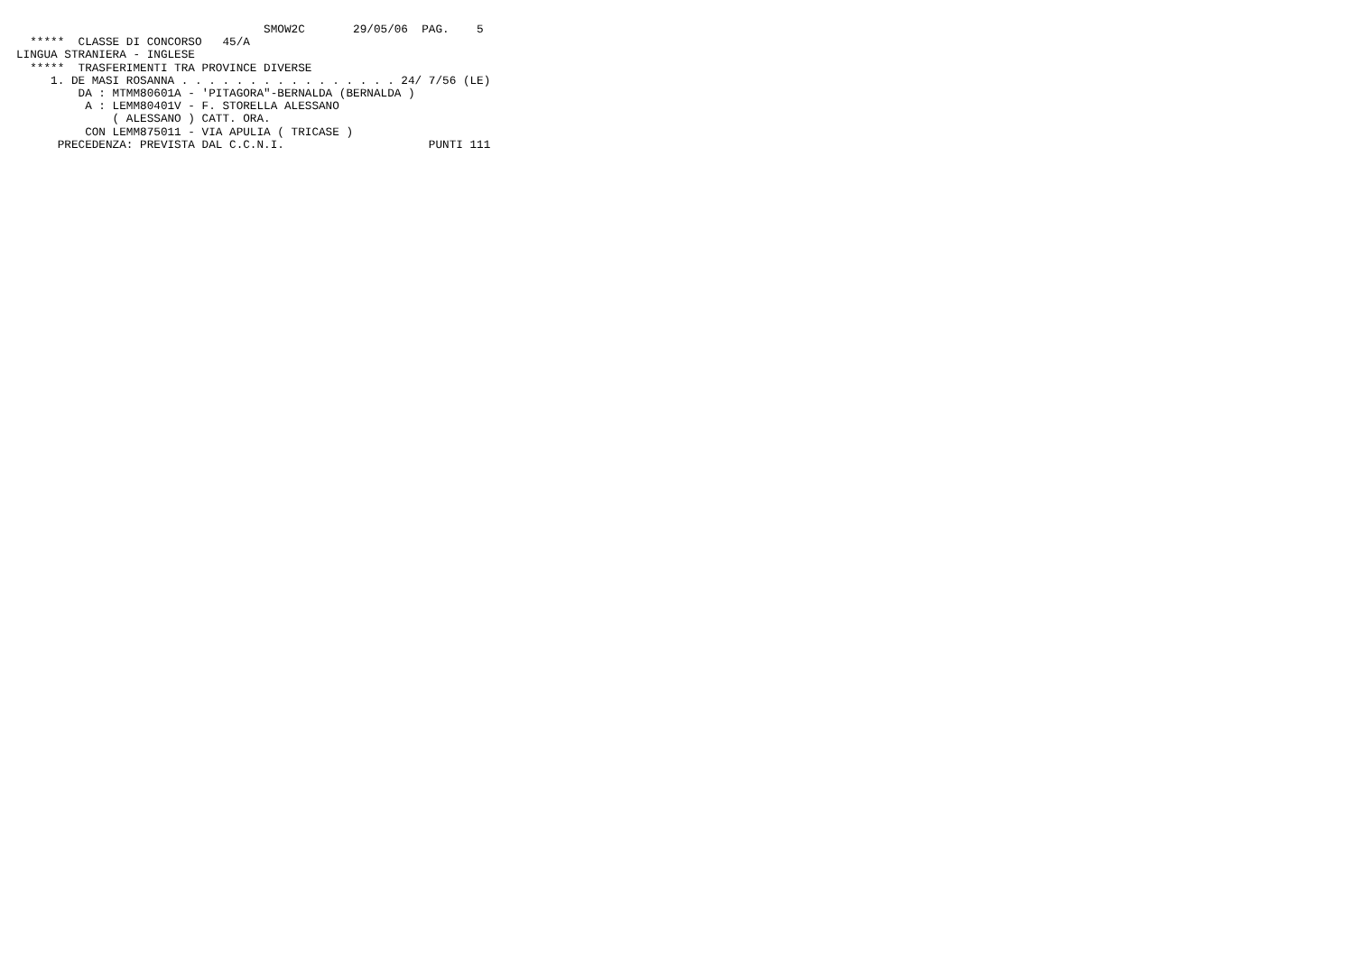SMOW2C       29/05/06  PAG.    5
  *****  CLASSE DI CONCORSO   45/A
LINGUA STRANIERA - INGLESE
  *****  TRASFERIMENTI TRA PROVINCE DIVERSE
     1. DE MASI ROSANNA . . . . . . . . . . . . . . . . 24/ 7/56 (LE)
         DA : MTMM80601A - 'PITAGORA"-BERNALDA (BERNALDA )
          A : LEMM80401V - F. STORELLA ALESSANO
              ( ALESSANO ) CATT. ORA.
          CON LEMM875011 - VIA APULIA ( TRICASE )
      PRECEDENZA: PREVISTA DAL C.C.N.I.                     PUNTI 111